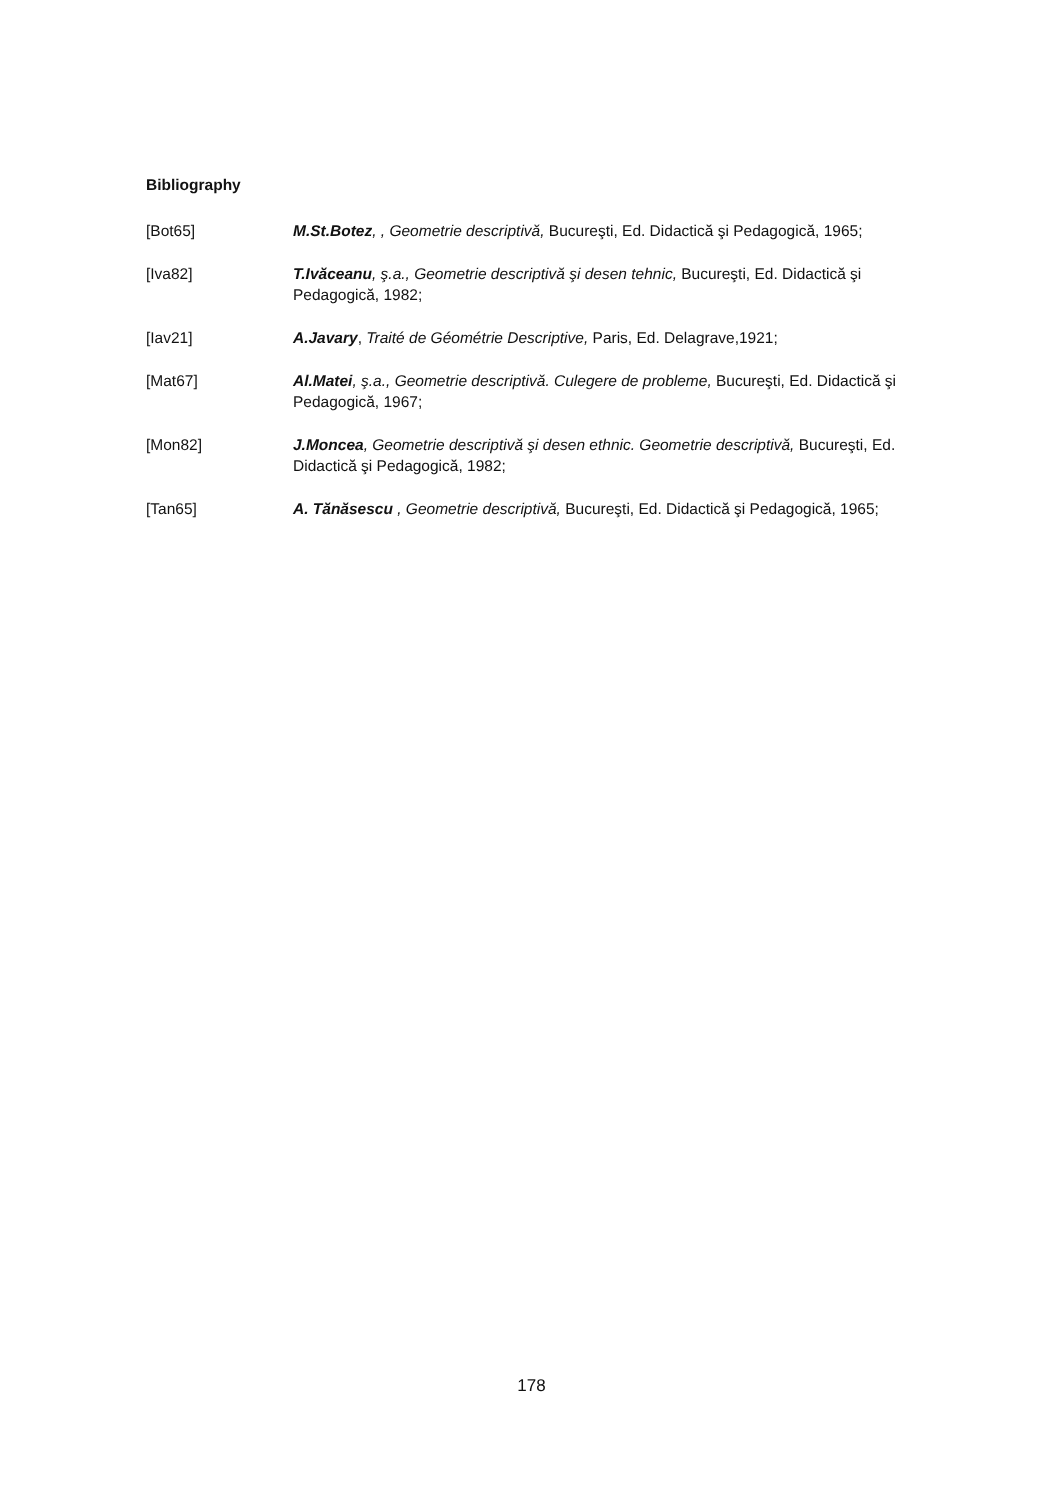Bibliography
[Bot65] M.St.Botez, , Geometrie descriptivă, Bucureşti, Ed. Didactică şi Pedagogică, 1965;
[Iva82] T.Ivăceanu, ş.a., Geometrie descriptivă şi desen tehnic, Bucureşti, Ed. Didactică şi Pedagogică, 1982;
[Iav21] A.Javary, Traité de Géométrie Descriptive, Paris, Ed. Delagrave,1921;
[Mat67] Al.Matei, ş.a., Geometrie descriptivă. Culegere de probleme, Bucureşti, Ed. Didactică şi Pedagogică, 1967;
[Mon82] J.Moncea, Geometrie descriptivă şi desen ethnic. Geometrie descriptivă, Bucureşti, Ed. Didactică şi Pedagogică, 1982;
[Tan65] A. Tănăsescu , Geometrie descriptivă, Bucureşti, Ed. Didactică şi Pedagogică, 1965;
178